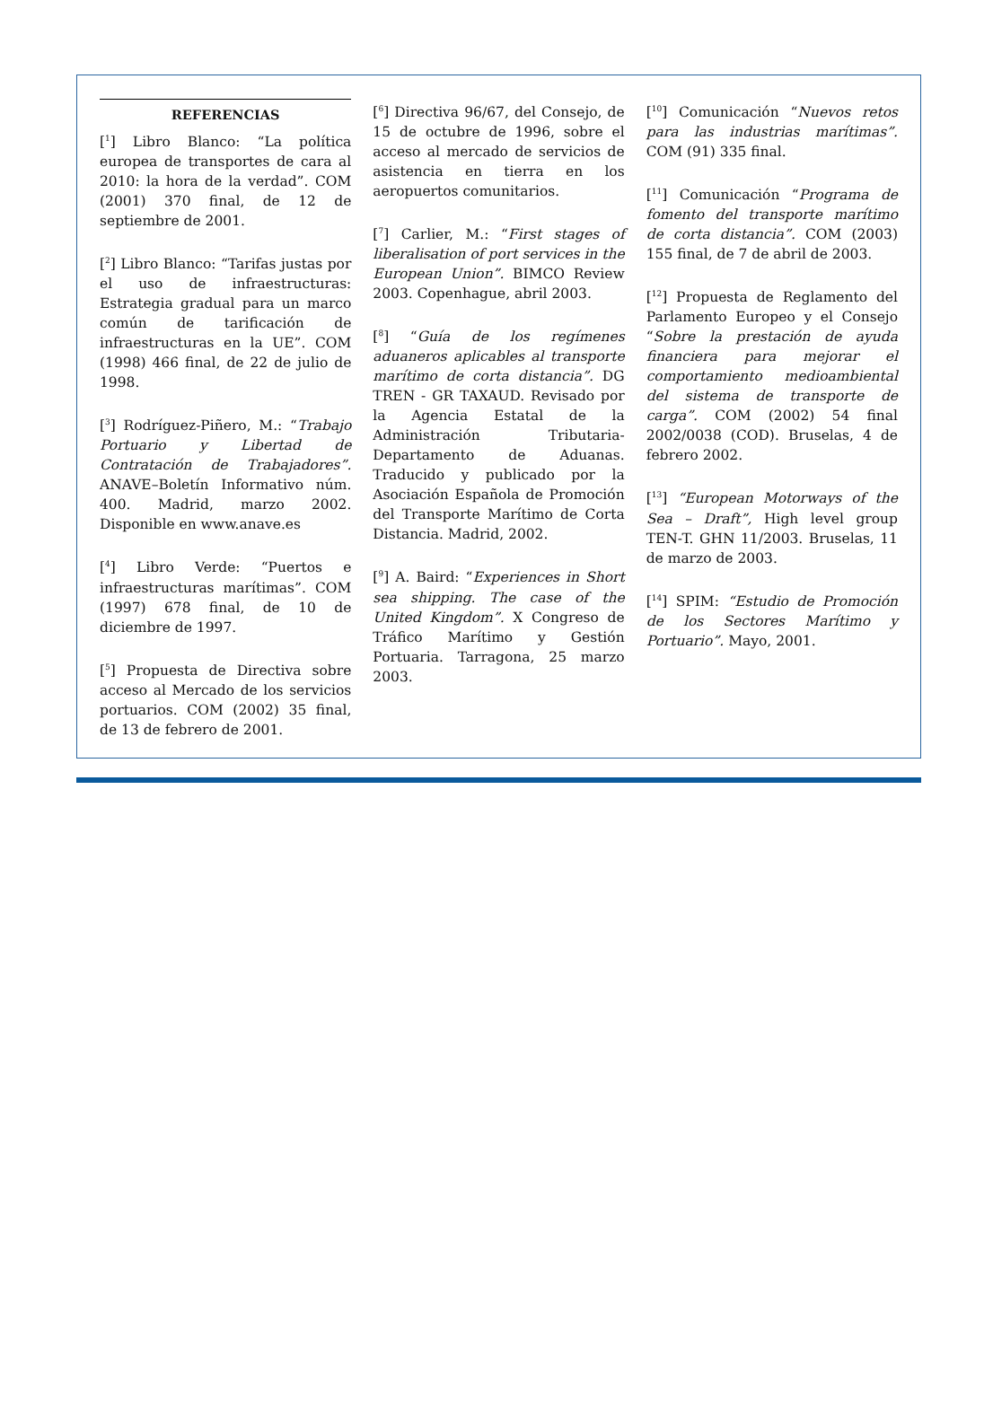REFERENCIAS
[<sup>1</sup>] Libro Blanco: “La política europea de transportes de cara al 2010: la hora de la verdad”. COM (2001) 370 final, de 12 de septiembre de 2001.
[<sup>2</sup>] Libro Blanco: “Tarifas justas por el uso de infraestructuras: Estrategia gradual para un marco común de tarificación de infraestructuras en la UE”. COM (1998) 466 final, de 22 de julio de 1998.
[<sup>3</sup>] Rodríguez-Piñero, M.: “Trabajo Portuario y Libertad de Contratación de Trabajadores”. ANAVE–Boletín Informativo núm. 400. Madrid, marzo 2002. Disponible en www.anave.es
[<sup>4</sup>] Libro Verde: “Puertos e infraestructuras marítimas”. COM (1997) 678 final, de 10 de diciembre de 1997.
[<sup>5</sup>] Propuesta de Directiva sobre acceso al Mercado de los servicios portuarios. COM (2002) 35 final, de 13 de febrero de 2001.
[<sup>6</sup>] Directiva 96/67, del Consejo, de 15 de octubre de 1996, sobre el acceso al mercado de servicios de asistencia en tierra en los aeropuertos comunitarios.
[<sup>7</sup>] Carlier, M.: “First stages of liberalisation of port services in the European Union”. BIMCO Review 2003. Copenhague, abril 2003.
[<sup>8</sup>] “Guía de los regímenes aduaneros aplicables al transporte marítimo de corta distancia”. DG TREN - GR TAXAUD. Revisado por la Agencia Estatal de la Administración Tributaria-Departamento de Aduanas. Traducido y publicado por la Asociación Española de Promoción del Transporte Marítimo de Corta Distancia. Madrid, 2002.
[<sup>9</sup>] A. Baird: “Experiences in Short sea shipping. The case of the United Kingdom”. X Congreso de Tráfico Marítimo y Gestión Portuaria. Tarragona, 25 marzo 2003.
[<sup>10</sup>] Comunicación “Nuevos retos para las industrias marítimas”. COM (91) 335 final.
[<sup>11</sup>] Comunicación “Programa de fomento del transporte marítimo de corta distancia”. COM (2003) 155 final, de 7 de abril de 2003.
[<sup>12</sup>] Propuesta de Reglamento del Parlamento Europeo y el Consejo “Sobre la prestación de ayuda financiera para mejorar el comportamiento medioambiental del sistema de transporte de carga”. COM (2002) 54 final 2002/0038 (COD). Bruselas, 4 de febrero 2002.
[<sup>13</sup>] “European Motorways of the Sea – Draft”, High level group TEN-T. GHN 11/2003. Bruselas, 11 de marzo de 2003.
[<sup>14</sup>] SPIM: “Estudio de Promoción de los Sectores Marítimo y Portuario”. Mayo, 2001.